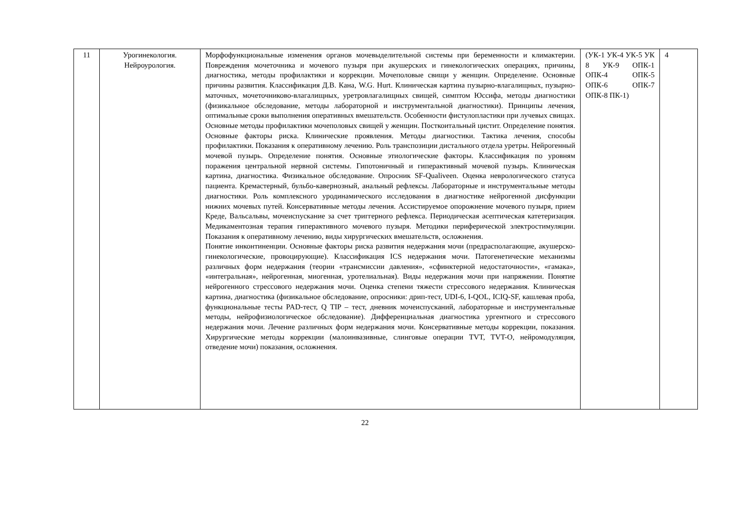| 11 | Урогинекология. Нейроурология. | Морфофункциональные изменения органов мочевыделительной системы при беременности и климактерии. Повреждения мочеточника и мочевого пузыря при акушерских и гинекологических операциях, причины, диагностика, методы профилактики и коррекции. Мочеполовые свищи у женщин. Определение. Основные причины развития. Классификация Д.В. Кана, W.G. Hurt. Клиническая картина пузырно-влагалищных, пузырно-маточных, мочеточниково-влагалищных, уретровлагалищных свищей, симптом Юссифа, методы диагностики (физикальное обследование, методы лабораторной и инструментальной диагностики). Принципы лечения, оптимальные сроки выполнения оперативных вмешательств. Особенности фистулопластики при лучевых свищах. Основные методы профилактики мочеполовых свищей у женщин. Посткоитальный цистит. Определение понятия. Основные факторы риска. Клинические проявления. Методы диагностики. Тактика лечения, способы профилактики. Показания к оперативному лечению. Роль транспозиции дистального отдела уретры. Нейрогенный мочевой пузырь. Определение понятия. Основные этиологические факторы. Классификация по уровням поражения центральной нервной системы. Гипотоничный и гиперактивный мочевой пузырь. Клиническая картина, диагностика. Физикальное обследование. Опросник SF-Qualiveen. Оценка неврологического статуса пациента. Кремастерный, бульбо-кавернозный, анальный рефлексы. Лабораторные и инструментальные методы диагностики. Роль комплексного уродинамического исследования в диагностике нейрогенной дисфункции нижних мочевых путей. Консервативные методы лечения. Ассистируемое опорожнение мочевого пузыря, прием Креде, Вальсальвы, мочеиспускание за счет триггерного рефлекса. Периодическая асептическая катетеризация. Медикаментозная терапия гиперактивного мочевого пузыря. Методики периферической электростимуляции. Показания к оперативному лечению, виды хирургических вмешательств, осложнения. Понятие инконтиненции. Основные факторы риска развития недержания мочи (предрасполагающие, акушерско-гинекологические, провоцирующие). Классификация ICS недержания мочи. Патогенетические механизмы различных форм недержания (теории «трансмиссии давления», «сфинктерной недостаточности», «гамака», «интегральная», нейрогенная, миогенная, уротелиальная). Виды недержания мочи при напряжении. Понятие нейрогенного стрессового недержания мочи. Оценка степени тяжести стрессового недержания. Клиническая картина, диагностика (физикальное обследование, опросники: дрип-тест, UDI-6, I-QOL, ICIQ-SF, кашлевая проба, функциональные тесты PAD-тест, Q TIP – тест, дневник мочеиспусканий, лабораторные и инструментальные методы, нейрофизиологическое обследование). Дифференциальная диагностика ургентного и стрессового недержания мочи. Лечение различных форм недержания мочи. Консервативные методы коррекции, показания. Хирургические методы коррекции (малоинвазивные, слинговые операции TVT, TVT-O, нейромодуляция, отведение мочи) показания, осложнения. | (УК-1 УК-4 УК-5 УК 8 УК-9 ОПК-1 ОПК-4 ОПК-5 ОПК-6 ОПК-7 ОПК-8 ПК-1) | 4 |
22